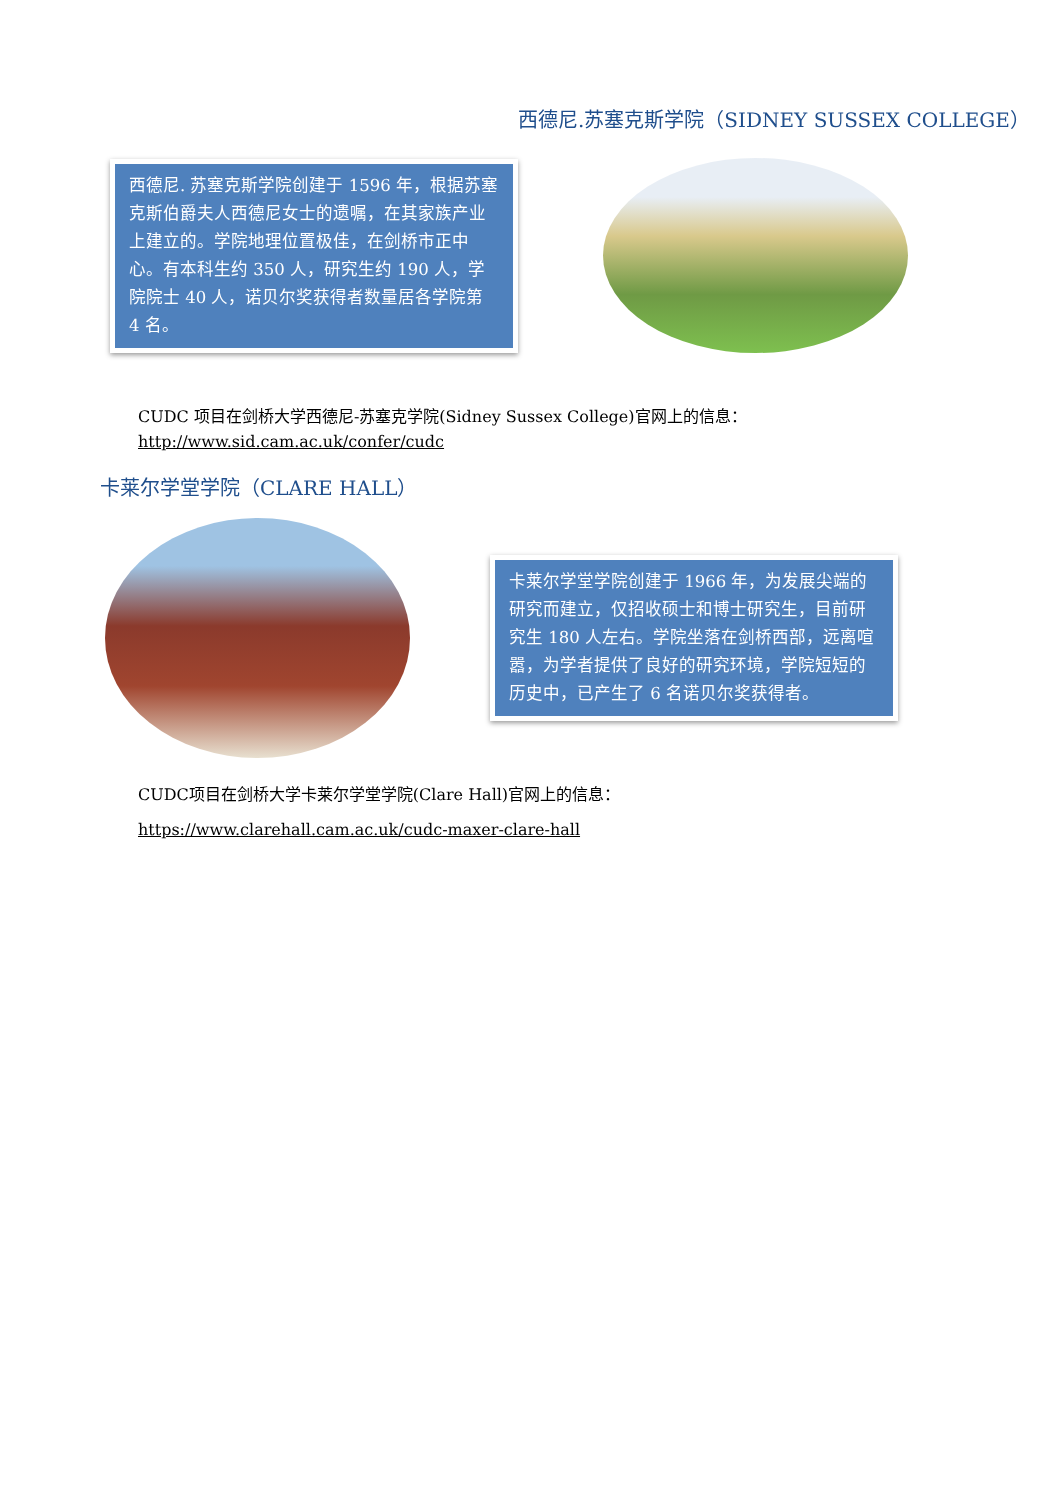西德尼.苏塞克斯学院（SIDNEY SUSSEX COLLEGE）
西德尼. 苏塞克斯学院创建于 1596 年，根据苏塞克斯伯爵夫人西德尼女士的遗嘱，在其家族产业上建立的。学院地理位置极佳，在剑桥市正中心。有本科生约 350 人，研究生约 190 人，学院院士 40 人，诺贝尔奖获得者数量居各学院第 4 名。
CUDC 项目在剑桥大学西德尼-苏塞克学院(Sidney Sussex College)官网上的信息：
http://www.sid.cam.ac.uk/confer/cudc
卡莱尔学堂学院（CLARE HALL）
卡莱尔学堂学院创建于 1966 年，为发展尖端的研究而建立，仅招收硕士和博士研究生，目前研究生 180 人左右。学院坐落在剑桥西部，远离喧嚣，为学者提供了良好的研究环境，学院短短的历史中，已产生了 6 名诺贝尔奖获得者。
CUDC项目在剑桥大学卡莱尔学堂学院(Clare Hall)官网上的信息：
https://www.clarehall.cam.ac.uk/cudc-maxer-clare-hall